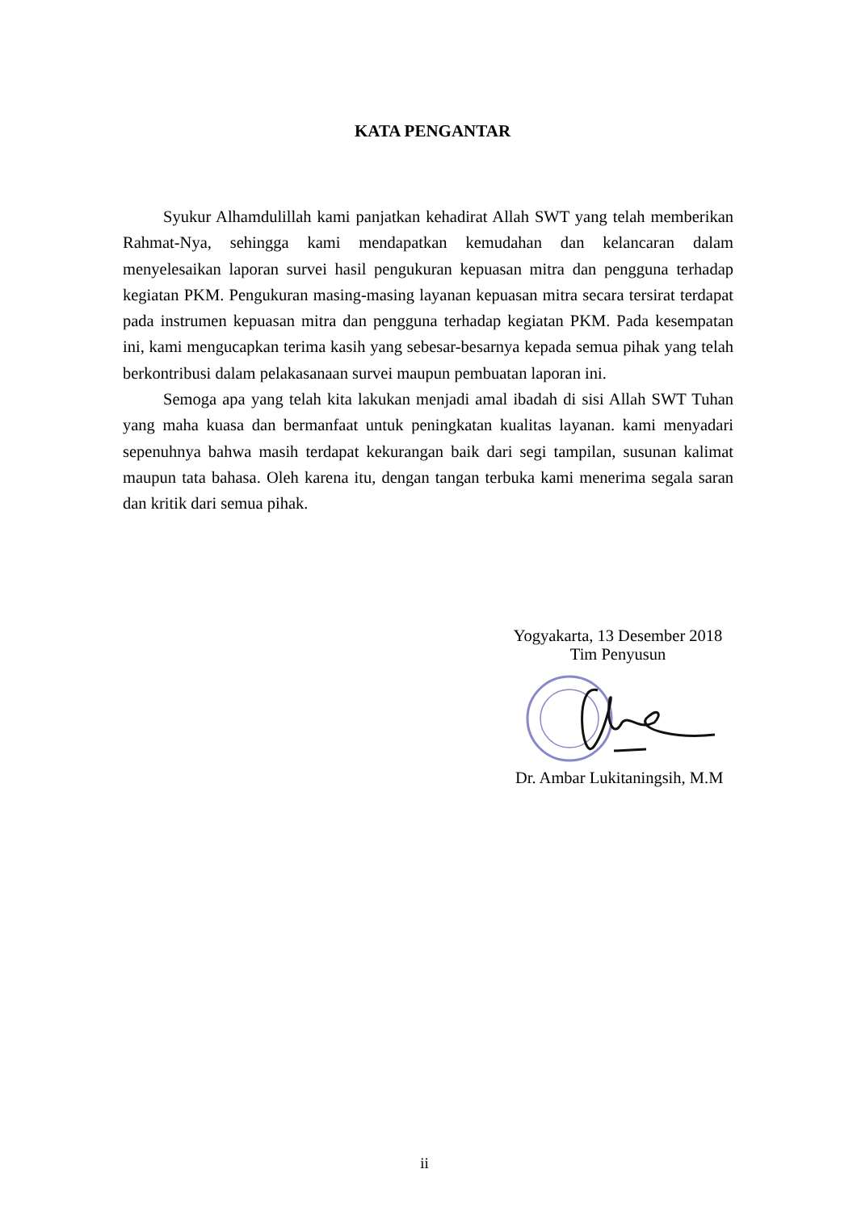KATA PENGANTAR
Syukur Alhamdulillah kami panjatkan kehadirat Allah SWT yang telah memberikan Rahmat-Nya, sehingga kami mendapatkan kemudahan dan kelancaran dalam menyelesaikan laporan survei hasil pengukuran kepuasan mitra dan pengguna terhadap kegiatan PKM. Pengukuran masing-masing layanan kepuasan mitra secara tersirat terdapat pada instrumen kepuasan mitra dan pengguna terhadap kegiatan PKM. Pada kesempatan ini, kami mengucapkan terima kasih yang sebesar-besarnya kepada semua pihak yang telah berkontribusi dalam pelakasanaan survei maupun pembuatan laporan ini.
Semoga apa yang telah kita lakukan menjadi amal ibadah di sisi Allah SWT Tuhan yang maha kuasa dan bermanfaat untuk peningkatan kualitas layanan. kami menyadari sepenuhnya bahwa masih terdapat kekurangan baik dari segi tampilan, susunan kalimat maupun tata bahasa. Oleh karena itu, dengan tangan terbuka kami menerima segala saran dan kritik dari semua pihak.
Yogyakarta, 13 Desember 2018
Tim Penyusun
Dr. Ambar Lukitaningsih, M.M
ii